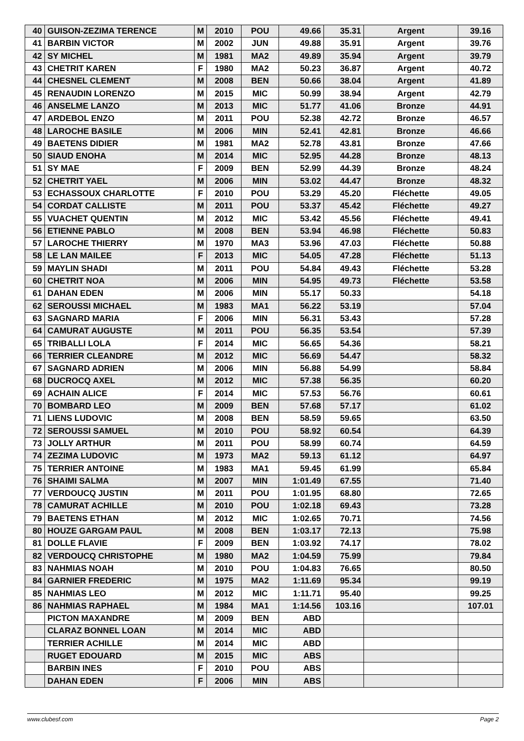| 40 | GUISON-ZEZIMA TERENCE | M | 2010 | POU | 49.66 | 35.31 | Argent | 39.16 |
| 41 | BARBIN VICTOR | M | 2002 | JUN | 49.88 | 35.91 | Argent | 39.76 |
| 42 | SY MICHEL | M | 1981 | MA2 | 49.89 | 35.94 | Argent | 39.79 |
| 43 | CHETRIT KAREN | F | 1980 | MA2 | 50.23 | 36.87 | Argent | 40.72 |
| 44 | CHESNEL CLEMENT | M | 2008 | BEN | 50.66 | 38.04 | Argent | 41.89 |
| 45 | RENAUDIN LORENZO | M | 2015 | MIC | 50.99 | 38.94 | Argent | 42.79 |
| 46 | ANSELME LANZO | M | 2013 | MIC | 51.77 | 41.06 | Bronze | 44.91 |
| 47 | ARDEBOL ENZO | M | 2011 | POU | 52.38 | 42.72 | Bronze | 46.57 |
| 48 | LAROCHE BASILE | M | 2006 | MIN | 52.41 | 42.81 | Bronze | 46.66 |
| 49 | BAETENS DIDIER | M | 1981 | MA2 | 52.78 | 43.81 | Bronze | 47.66 |
| 50 | SIAUD ENOHA | M | 2014 | MIC | 52.95 | 44.28 | Bronze | 48.13 |
| 51 | SY MAE | F | 2009 | BEN | 52.99 | 44.39 | Bronze | 48.24 |
| 52 | CHETRIT YAEL | M | 2006 | MIN | 53.02 | 44.47 | Bronze | 48.32 |
| 53 | ECHASSOUX CHARLOTTE | F | 2010 | POU | 53.29 | 45.20 | Fléchette | 49.05 |
| 54 | CORDAT CALLISTE | M | 2011 | POU | 53.37 | 45.42 | Fléchette | 49.27 |
| 55 | VUACHET QUENTIN | M | 2012 | MIC | 53.42 | 45.56 | Fléchette | 49.41 |
| 56 | ETIENNE PABLO | M | 2008 | BEN | 53.94 | 46.98 | Fléchette | 50.83 |
| 57 | LAROCHE THIERRY | M | 1970 | MA3 | 53.96 | 47.03 | Fléchette | 50.88 |
| 58 | LE LAN MAILEE | F | 2013 | MIC | 54.05 | 47.28 | Fléchette | 51.13 |
| 59 | MAYLIN SHADI | M | 2011 | POU | 54.84 | 49.43 | Fléchette | 53.28 |
| 60 | CHETRIT NOA | M | 2006 | MIN | 54.95 | 49.73 | Fléchette | 53.58 |
| 61 | DAHAN EDEN | M | 2006 | MIN | 55.17 | 50.33 | | 54.18 |
| 62 | SEROUSSI MICHAEL | M | 1983 | MA1 | 56.22 | 53.19 | | 57.04 |
| 63 | SAGNARD MARIA | F | 2006 | MIN | 56.31 | 53.43 | | 57.28 |
| 64 | CAMURAT AUGUSTE | M | 2011 | POU | 56.35 | 53.54 | | 57.39 |
| 65 | TRIBALLI LOLA | F | 2014 | MIC | 56.65 | 54.36 | | 58.21 |
| 66 | TERRIER CLEANDRE | M | 2012 | MIC | 56.69 | 54.47 | | 58.32 |
| 67 | SAGNARD ADRIEN | M | 2006 | MIN | 56.88 | 54.99 | | 58.84 |
| 68 | DUCROCQ AXEL | M | 2012 | MIC | 57.38 | 56.35 | | 60.20 |
| 69 | ACHAIN ALICE | F | 2014 | MIC | 57.53 | 56.76 | | 60.61 |
| 70 | BOMBARD LEO | M | 2009 | BEN | 57.68 | 57.17 | | 61.02 |
| 71 | LIENS LUDOVIC | M | 2008 | BEN | 58.59 | 59.65 | | 63.50 |
| 72 | SEROUSSI SAMUEL | M | 2010 | POU | 58.92 | 60.54 | | 64.39 |
| 73 | JOLLY ARTHUR | M | 2011 | POU | 58.99 | 60.74 | | 64.59 |
| 74 | ZEZIMA LUDOVIC | M | 1973 | MA2 | 59.13 | 61.12 | | 64.97 |
| 75 | TERRIER ANTOINE | M | 1983 | MA1 | 59.45 | 61.99 | | 65.84 |
| 76 | SHAIMI SALMA | M | 2007 | MIN | 1:01.49 | 67.55 | | 71.40 |
| 77 | VERDOUCQ JUSTIN | M | 2011 | POU | 1:01.95 | 68.80 | | 72.65 |
| 78 | CAMURAT ACHILLE | M | 2010 | POU | 1:02.18 | 69.43 | | 73.28 |
| 79 | BAETENS ETHAN | M | 2012 | MIC | 1:02.65 | 70.71 | | 74.56 |
| 80 | HOUZE GARGAM PAUL | M | 2008 | BEN | 1:03.17 | 72.13 | | 75.98 |
| 81 | DOLLE FLAVIE | F | 2009 | BEN | 1:03.92 | 74.17 | | 78.02 |
| 82 | VERDOUCQ CHRISTOPHE | M | 1980 | MA2 | 1:04.59 | 75.99 | | 79.84 |
| 83 | NAHMIAS NOAH | M | 2010 | POU | 1:04.83 | 76.65 | | 80.50 |
| 84 | GARNIER FREDERIC | M | 1975 | MA2 | 1:11.69 | 95.34 | | 99.19 |
| 85 | NAHMIAS LEO | M | 2012 | MIC | 1:11.71 | 95.40 | | 99.25 |
| 86 | NAHMIAS RAPHAEL | M | 1984 | MA1 | 1:14.56 | 103.16 | | 107.01 |
| | PICTON MAXANDRE | M | 2009 | BEN | ABD | | | |
| | CLARAZ BONNEL LOAN | M | 2014 | MIC | ABD | | | |
| | TERRIER ACHILLE | M | 2014 | MIC | ABD | | | |
| | RUGET EDOUARD | M | 2015 | MIC | ABS | | | |
| | BARBIN INES | F | 2010 | POU | ABS | | | |
| | DAHAN EDEN | F | 2006 | MIN | ABS | | | |
www.clubesf.com Page 2